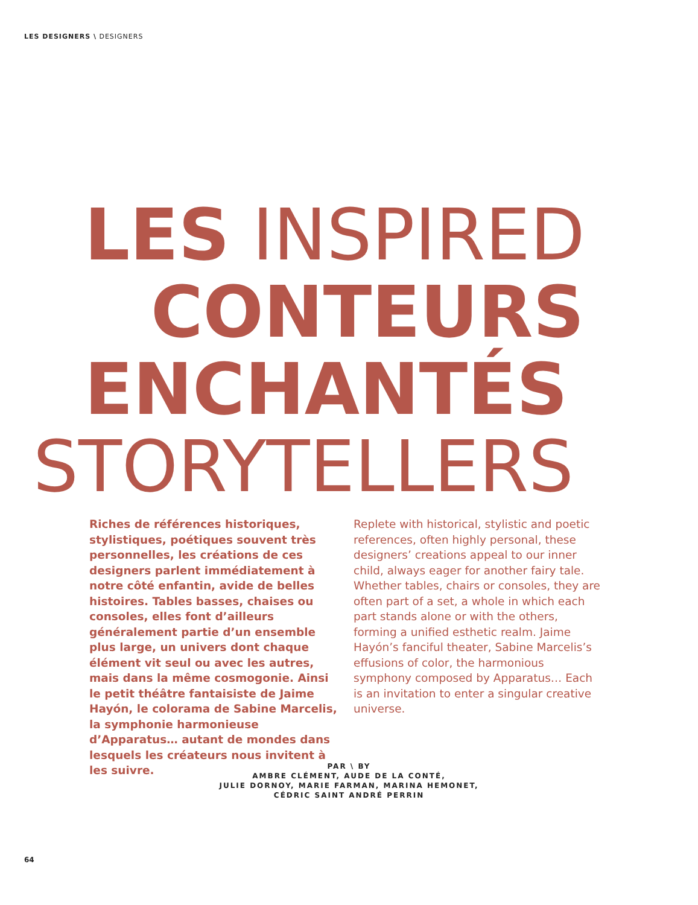LES DESIGNERS \ DESIGNERS
LES INSPIRED
CONTEURS
ENCHANTÉS
STORYTELLERS
Riches de références historiques, stylistiques, poétiques souvent très personnelles, les créations de ces designers parlent immédiatement à notre côté enfantin, avide de belles histoires. Tables basses, chaises ou consoles, elles font d’ailleurs généralement partie d’un ensemble plus large, un univers dont chaque élément vit seul ou avec les autres, mais dans la même cosmogonie. Ainsi le petit théâtre fantaisiste de Jaime Hayón, le colorama de Sabine Marcelis, la symphonie harmonieuse d’Apparatus… autant de mondes dans lesquels les créateurs nous invitent à les suivre.
Replete with historical, stylistic and poetic references, often highly personal, these designers’ creations appeal to our inner child, always eager for another fairy tale. Whether tables, chairs or consoles, they are often part of a set, a whole in which each part stands alone or with the others, forming a unified esthetic realm. Jaime Hayón’s fanciful theater, Sabine Marcelis’s effusions of color, the harmonious symphony composed by Apparatus… Each is an invitation to enter a singular creative universe.
PAR \ BY
AMBRE CLÉMENT, AUDE DE LA CONTÉ,
JULIE DORNOY, MARIE FARMAN, MARINA HEMONET,
CÉDRIC SAINT ANDRÉ PERRIN
64